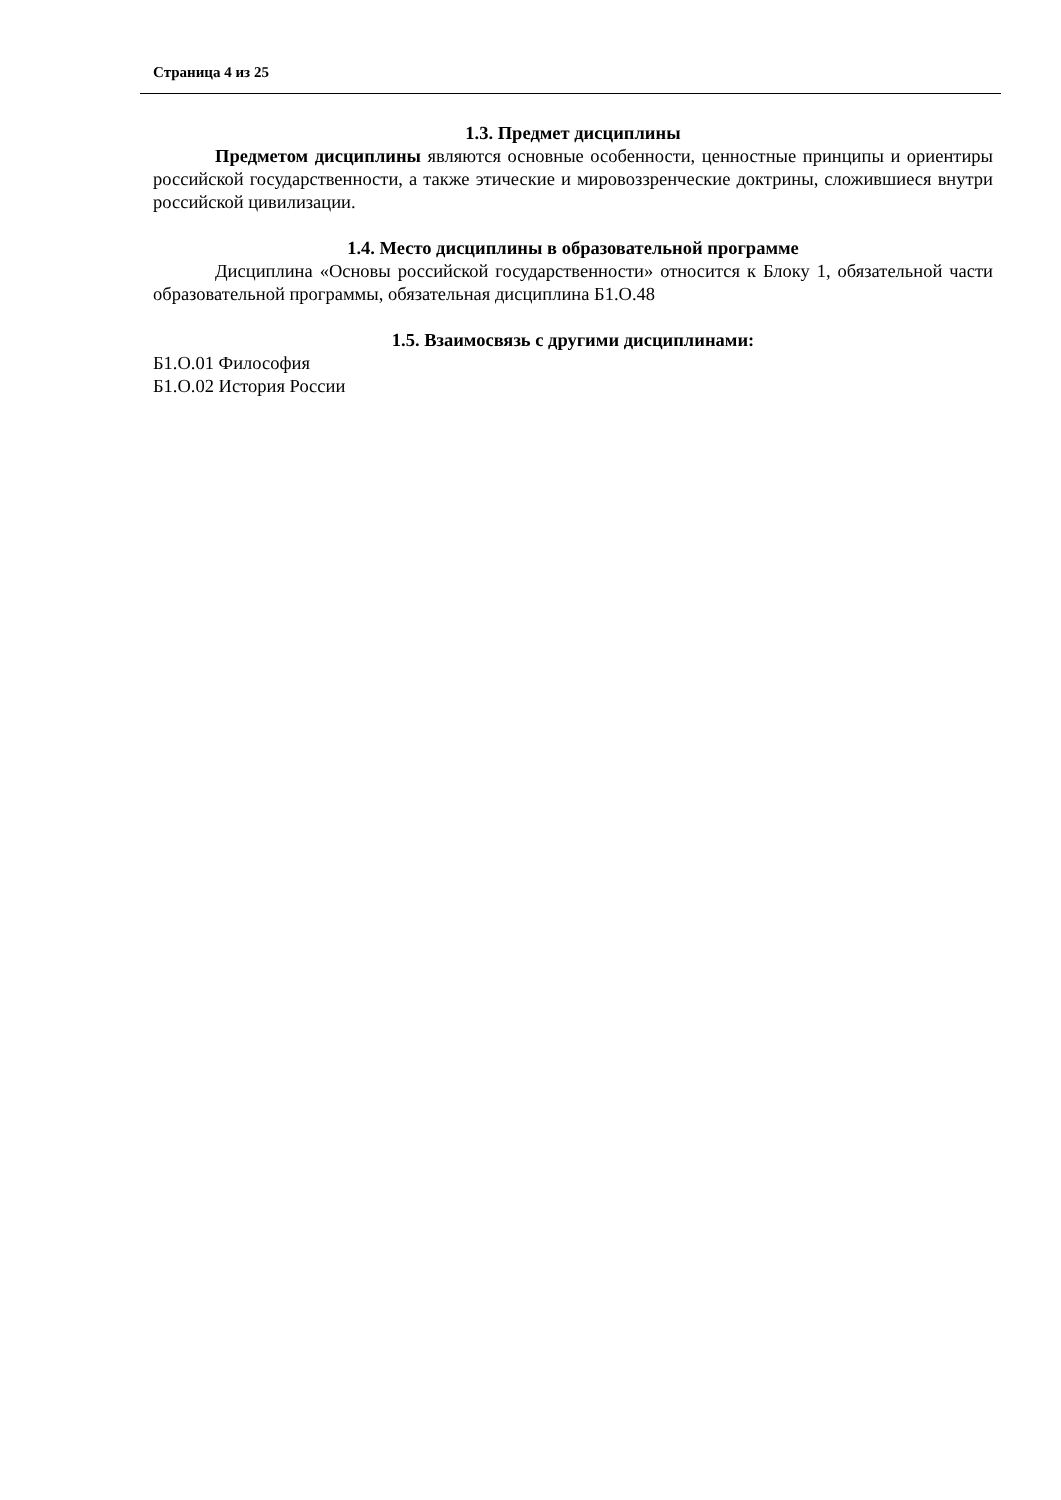Страница 4 из 25
1.3. Предмет дисциплины
Предметом дисциплины являются основные особенности, ценностные принципы и ориентиры российской государственности, а также этические и мировоззренческие доктрины, сложившиеся внутри российской цивилизации.
1.4. Место дисциплины в образовательной программе
Дисциплина «Основы российской государственности» относится к Блоку 1, обязательной части образовательной программы, обязательная дисциплина Б1.О.48
1.5. Взаимосвязь с другими дисциплинами:
Б1.О.01 Философия
Б1.О.02 История России